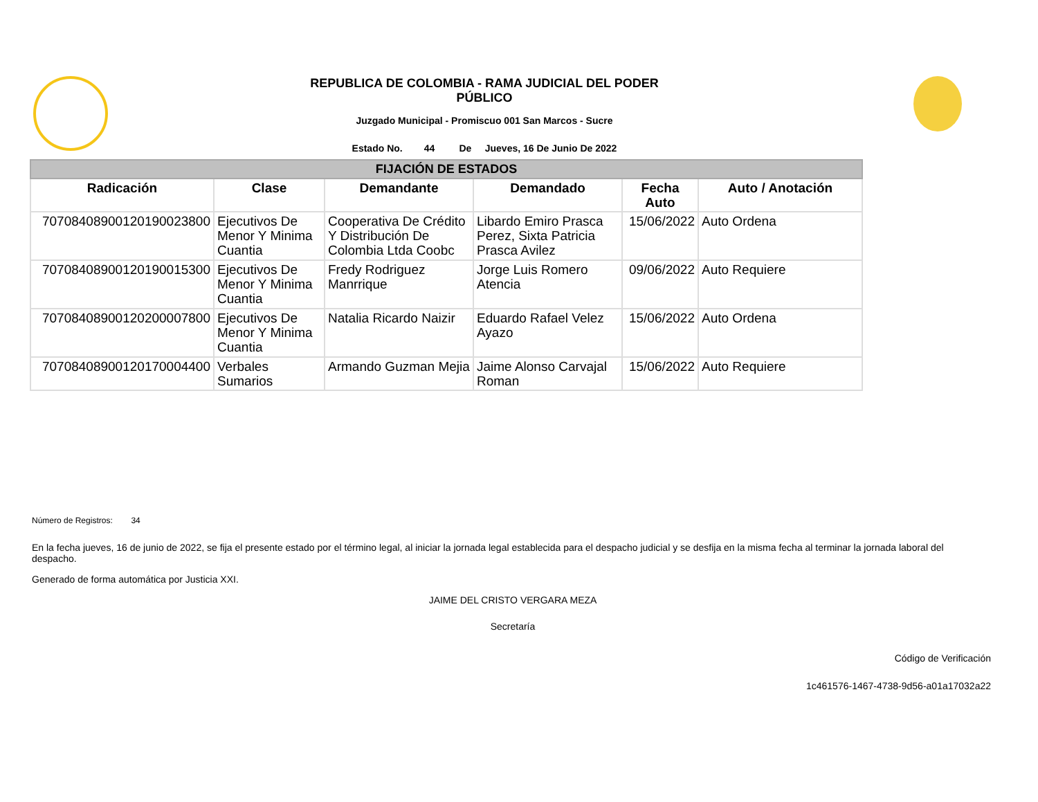REPUBLICA DE COLOMBIA - RAMA JUDICIAL DEL PODER PÚBLICO
Juzgado Municipal - Promiscuo 001 San Marcos - Sucre
Estado No. 44 De Jueves, 16 De Junio De 2022
| FIJACIÓN DE ESTADOS | | | | | |
| --- | --- | --- | --- | --- | --- |
| Radicación | Clase | Demandante | Demandado | Fecha Auto | Auto / Anotación |
| 70708408900120190023800 | Ejecutivos De Menor Y Minima Cuantia | Cooperativa De Crédito Y Distribución De Colombia Ltda Coobc | Libardo Emiro Prasca Perez, Sixta Patricia Prasca Avilez | 15/06/2022 | Auto Ordena |
| 70708408900120190015300 | Ejecutivos De Menor Y Minima Cuantia | Fredy Rodriguez Manrrique | Jorge Luis Romero Atencia | 09/06/2022 | Auto Requiere |
| 70708408900120200007800 | Ejecutivos De Menor Y Minima Cuantia | Natalia Ricardo Naizir | Eduardo Rafael Velez Ayazo | 15/06/2022 | Auto Ordena |
| 70708408900120170004400 | Verbales Sumarios | Armando Guzman Mejia | Jaime Alonso Carvajal Roman | 15/06/2022 | Auto Requiere |
Número de Registros: 34
En la fecha jueves, 16 de junio de 2022, se fija el presente estado por el término legal, al iniciar la jornada legal establecida para el despacho judicial y se desfija en la misma fecha al terminar la jornada laboral del despacho.
Generado de forma automática por Justicia XXI.
JAIME DEL CRISTO VERGARA MEZA
Secretaría
Código de Verificación
1c461576-1467-4738-9d56-a01a17032a22